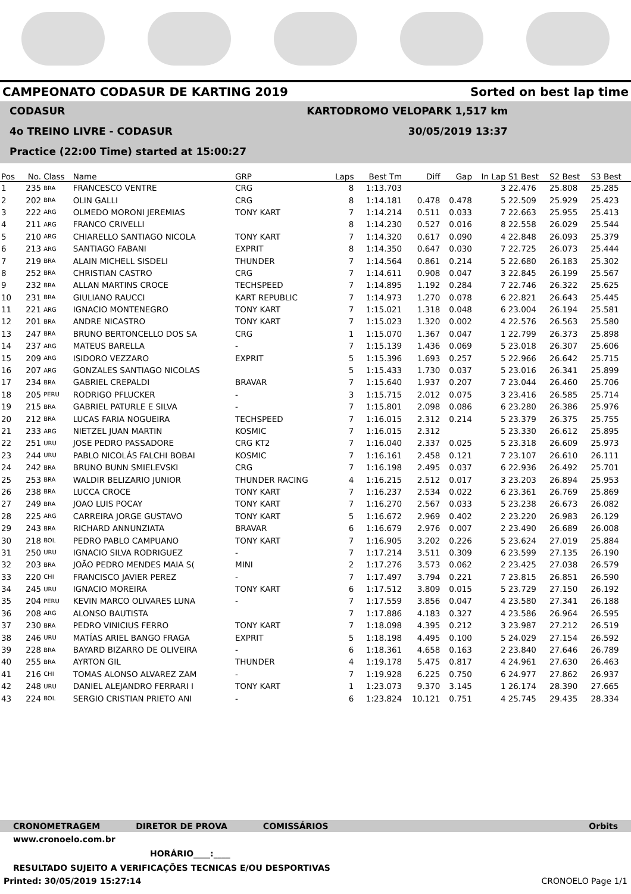CAMPEONATO CODASUR DE KARTING 2019 Sorted on best lap time
CODASUR KARTODROMO VELOPARK 1,517 km
4o TREINO LIVRE - CODASUR 30/05/2019 13:37
Practice (22:00 Time) started at 15:00:27
| Pos | No. | Class | Name | GRP | Laps | Best Tm | Diff | Gap | In Lap | S1 Best | S2 Best | S3 Best |
| --- | --- | --- | --- | --- | --- | --- | --- | --- | --- | --- | --- | --- |
| 1 | 235 | BRA | FRANCESCO VENTRE | CRG | 8 | 1:13.703 | | | 3 | 22.476 | 25.808 | 25.285 |
| 2 | 202 | BRA | OLIN GALLI | CRG | 8 | 1:14.181 | 0.478 | 0.478 | 5 | 22.509 | 25.929 | 25.423 |
| 3 | 222 | ARG | OLMEDO MORONI JEREMIAS | TONY KART | 7 | 1:14.214 | 0.511 | 0.033 | 7 | 22.663 | 25.955 | 25.413 |
| 4 | 211 | ARG | FRANCO CRIVELLI | | 8 | 1:14.230 | 0.527 | 0.016 | 8 | 22.558 | 26.029 | 25.544 |
| 5 | 210 | ARG | CHIARELLO SANTIAGO NICOLA | TONY KART | 7 | 1:14.320 | 0.617 | 0.090 | 4 | 22.848 | 26.093 | 25.379 |
| 6 | 213 | ARG | SANTIAGO FABANI | EXPRIT | 8 | 1:14.350 | 0.647 | 0.030 | 7 | 22.725 | 26.073 | 25.444 |
| 7 | 219 | BRA | ALAIN MICHELL SISDELI | THUNDER | 7 | 1:14.564 | 0.861 | 0.214 | 5 | 22.680 | 26.183 | 25.302 |
| 8 | 252 | BRA | CHRISTIAN CASTRO | CRG | 7 | 1:14.611 | 0.908 | 0.047 | 3 | 22.845 | 26.199 | 25.567 |
| 9 | 232 | BRA | ALLAN MARTINS CROCE | TECHSPEED | 7 | 1:14.895 | 1.192 | 0.284 | 7 | 22.746 | 26.322 | 25.625 |
| 10 | 231 | BRA | GIULIANO RAUCCI | KART REPUBLIC | 7 | 1:14.973 | 1.270 | 0.078 | 6 | 22.821 | 26.643 | 25.445 |
| 11 | 221 | ARG | IGNACIO MONTENEGRO | TONY KART | 7 | 1:15.021 | 1.318 | 0.048 | 6 | 23.004 | 26.194 | 25.581 |
| 12 | 201 | BRA | ANDRE NICASTRO | TONY KART | 7 | 1:15.023 | 1.320 | 0.002 | 4 | 22.576 | 26.563 | 25.580 |
| 13 | 247 | BRA | BRUNO BERTONCELLO DOS SA | CRG | 1 | 1:15.070 | 1.367 | 0.047 | 1 | 22.799 | 26.373 | 25.898 |
| 14 | 237 | ARG | MATEUS BARELLA | - | 7 | 1:15.139 | 1.436 | 0.069 | 5 | 23.018 | 26.307 | 25.606 |
| 15 | 209 | ARG | ISIDORO VEZZARO | EXPRIT | 5 | 1:15.396 | 1.693 | 0.257 | 5 | 22.966 | 26.642 | 25.715 |
| 16 | 207 | ARG | GONZALES SANTIAGO NICOLAS | | 5 | 1:15.433 | 1.730 | 0.037 | 5 | 23.016 | 26.341 | 25.899 |
| 17 | 234 | BRA | GABRIEL CREPALDI | BRAVAR | 7 | 1:15.640 | 1.937 | 0.207 | 7 | 23.044 | 26.460 | 25.706 |
| 18 | 205 | PERU | RODRIGO PFLUCKER | - | 3 | 1:15.715 | 2.012 | 0.075 | 3 | 23.416 | 26.585 | 25.714 |
| 19 | 215 | BRA | GABRIEL PATURLE E SILVA | - | 7 | 1:15.801 | 2.098 | 0.086 | 6 | 23.280 | 26.386 | 25.976 |
| 20 | 212 | BRA | LUCAS FARIA NOGUEIRA | TECHSPEED | 7 | 1:16.015 | 2.312 | 0.214 | 5 | 23.379 | 26.375 | 25.755 |
| 21 | 233 | ARG | NIETZEL JUAN MARTIN | KOSMIC | 7 | 1:16.015 | 2.312 | | 5 | 23.330 | 26.612 | 25.895 |
| 22 | 251 | URU | JOSE PEDRO PASSADORE | CRG KT2 | 7 | 1:16.040 | 2.337 | 0.025 | 5 | 23.318 | 26.609 | 25.973 |
| 23 | 244 | URU | PABLO NICOLÁS FALCHI BOBAI | KOSMIC | 7 | 1:16.161 | 2.458 | 0.121 | 7 | 23.107 | 26.610 | 26.111 |
| 24 | 242 | BRA | BRUNO BUNN SMIELEVSKI | CRG | 7 | 1:16.198 | 2.495 | 0.037 | 6 | 22.936 | 26.492 | 25.701 |
| 25 | 253 | BRA | WALDIR BELIZARIO JUNIOR | THUNDER RACING | 4 | 1:16.215 | 2.512 | 0.017 | 3 | 23.203 | 26.894 | 25.953 |
| 26 | 238 | BRA | LUCCA CROCE | TONY KART | 7 | 1:16.237 | 2.534 | 0.022 | 6 | 23.361 | 26.769 | 25.869 |
| 27 | 249 | BRA | JOAO LUIS POCAY | TONY KART | 7 | 1:16.270 | 2.567 | 0.033 | 5 | 23.238 | 26.673 | 26.082 |
| 28 | 225 | ARG | CARREIRA JORGE GUSTAVO | TONY KART | 5 | 1:16.672 | 2.969 | 0.402 | 2 | 23.220 | 26.983 | 26.129 |
| 29 | 243 | BRA | RICHARD ANNUNZIATA | BRAVAR | 6 | 1:16.679 | 2.976 | 0.007 | 2 | 23.490 | 26.689 | 26.008 |
| 30 | 218 | BOL | PEDRO PABLO CAMPUANO | TONY KART | 7 | 1:16.905 | 3.202 | 0.226 | 5 | 23.624 | 27.019 | 25.884 |
| 31 | 250 | URU | IGNACIO SILVA RODRIGUEZ | - | 7 | 1:17.214 | 3.511 | 0.309 | 6 | 23.599 | 27.135 | 26.190 |
| 32 | 203 | BRA | JOÃO PEDRO MENDES MAIA S( | MINI | 2 | 1:17.276 | 3.573 | 0.062 | 2 | 23.425 | 27.038 | 26.579 |
| 33 | 220 | CHI | FRANCISCO JAVIER PEREZ | - | 7 | 1:17.497 | 3.794 | 0.221 | 7 | 23.815 | 26.851 | 26.590 |
| 34 | 245 | URU | IGNACIO MOREIRA | TONY KART | 6 | 1:17.512 | 3.809 | 0.015 | 5 | 23.729 | 27.150 | 26.192 |
| 35 | 204 | PERU | KEVIN MARCO OLIVARES LUNA | - | 7 | 1:17.559 | 3.856 | 0.047 | 4 | 23.580 | 27.341 | 26.188 |
| 36 | 208 | ARG | ALONSO BAUTISTA | | 7 | 1:17.886 | 4.183 | 0.327 | 4 | 23.586 | 26.964 | 26.595 |
| 37 | 230 | BRA | PEDRO VINICIUS FERRO | TONY KART | 7 | 1:18.098 | 4.395 | 0.212 | 3 | 23.987 | 27.212 | 26.519 |
| 38 | 246 | URU | MATÍAS ARIEL BANGO FRAGA | EXPRIT | 5 | 1:18.198 | 4.495 | 0.100 | 5 | 24.029 | 27.154 | 26.592 |
| 39 | 228 | BRA | BAYARD BIZARRO DE OLIVEIRA | - | 6 | 1:18.361 | 4.658 | 0.163 | 2 | 23.840 | 27.646 | 26.789 |
| 40 | 255 | BRA | AYRTON GIL | THUNDER | 4 | 1:19.178 | 5.475 | 0.817 | 4 | 24.961 | 27.630 | 26.463 |
| 41 | 216 | CHI | TOMAS ALONSO ALVAREZ ZAM | - | 7 | 1:19.928 | 6.225 | 0.750 | 6 | 24.977 | 27.862 | 26.937 |
| 42 | 248 | URU | DANIEL ALEJANDRO FERRARI I | TONY KART | 1 | 1:23.073 | 9.370 | 3.145 | 1 | 26.174 | 28.390 | 27.665 |
| 43 | 224 | BOL | SERGIO CRISTIAN PRIETO ANI | - | 6 | 1:23.824 | 10.121 | 0.751 | 4 | 25.745 | 29.435 | 28.334 |
CRONOMETRAGEM DIRETOR DE PROVA COMISSÁRIOS Orbits
www.cronoelo.com.br
HORÁRIO____:____
RESULTADO SUJEITO A VERIFICAÇÕES TECNICAS E/OU DESPORTIVAS
Printed: 30/05/2019 15:27:14 CRONOELO Page 1/1